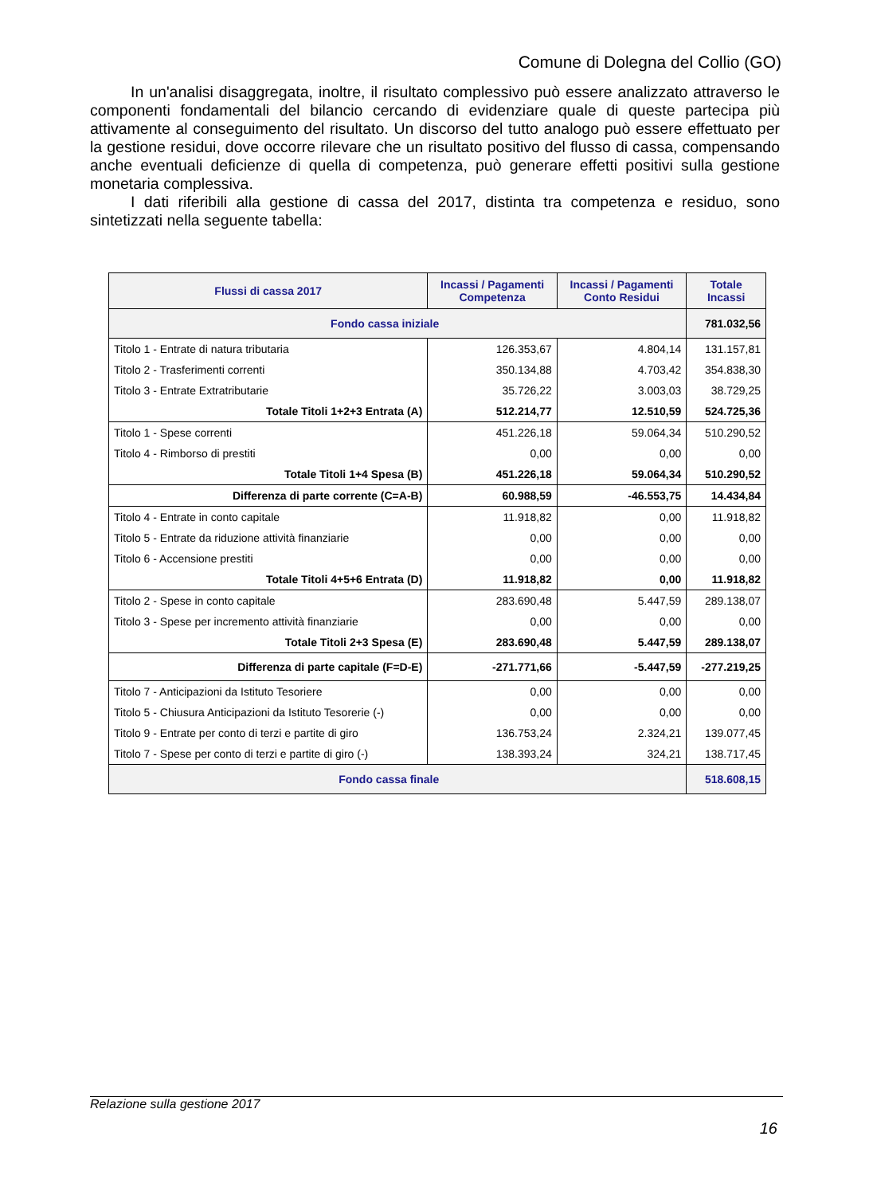Comune di Dolegna del Collio (GO)
In un'analisi disaggregata, inoltre, il risultato complessivo può essere analizzato attraverso le componenti fondamentali del bilancio cercando di evidenziare quale di queste partecipa più attivamente al conseguimento del risultato. Un discorso del tutto analogo può essere effettuato per la gestione residui, dove occorre rilevare che un risultato positivo del flusso di cassa, compensando anche eventuali deficienze di quella di competenza, può generare effetti positivi sulla gestione monetaria complessiva.
I dati riferibili alla gestione di cassa del 2017, distinta tra competenza e residuo, sono sintetizzati nella seguente tabella:
| Flussi di cassa 2017 | Incassi / Pagamenti Competenza | Incassi / Pagamenti Conto Residui | Totale Incassi |
| --- | --- | --- | --- |
| Fondo cassa iniziale | | | 781.032,56 |
| Titolo 1 - Entrate di natura tributaria | 126.353,67 | 4.804,14 | 131.157,81 |
| Titolo 2 - Trasferimenti correnti | 350.134,88 | 4.703,42 | 354.838,30 |
| Titolo 3 - Entrate Extratributarie | 35.726,22 | 3.003,03 | 38.729,25 |
| Totale Titoli 1+2+3 Entrata (A) | 512.214,77 | 12.510,59 | 524.725,36 |
| Titolo 1 - Spese correnti | 451.226,18 | 59.064,34 | 510.290,52 |
| Titolo 4 - Rimborso di prestiti | 0,00 | 0,00 | 0,00 |
| Totale Titoli 1+4 Spesa (B) | 451.226,18 | 59.064,34 | 510.290,52 |
| Differenza di parte corrente (C=A-B) | 60.988,59 | -46.553,75 | 14.434,84 |
| Titolo 4 - Entrate in conto capitale | 11.918,82 | 0,00 | 11.918,82 |
| Titolo 5 - Entrate da riduzione attività finanziarie | 0,00 | 0,00 | 0,00 |
| Titolo 6 - Accensione prestiti | 0,00 | 0,00 | 0,00 |
| Totale Titoli 4+5+6 Entrata (D) | 11.918,82 | 0,00 | 11.918,82 |
| Titolo 2 - Spese in conto capitale | 283.690,48 | 5.447,59 | 289.138,07 |
| Titolo 3 - Spese per incremento attività finanziarie | 0,00 | 0,00 | 0,00 |
| Totale Titoli 2+3 Spesa (E) | 283.690,48 | 5.447,59 | 289.138,07 |
| Differenza di parte capitale (F=D-E) | -271.771,66 | -5.447,59 | -277.219,25 |
| Titolo 7 - Anticipazioni da Istituto Tesoriere | 0,00 | 0,00 | 0,00 |
| Titolo 5 - Chiusura Anticipazioni da Istituto Tesorerie (-) | 0,00 | 0,00 | 0,00 |
| Titolo 9 - Entrate per conto di terzi e partite di giro | 136.753,24 | 2.324,21 | 139.077,45 |
| Titolo 7 - Spese per conto di terzi e partite di giro (-) | 138.393,24 | 324,21 | 138.717,45 |
| Fondo cassa finale | | | 518.608,15 |
Relazione sulla gestione 2017
16